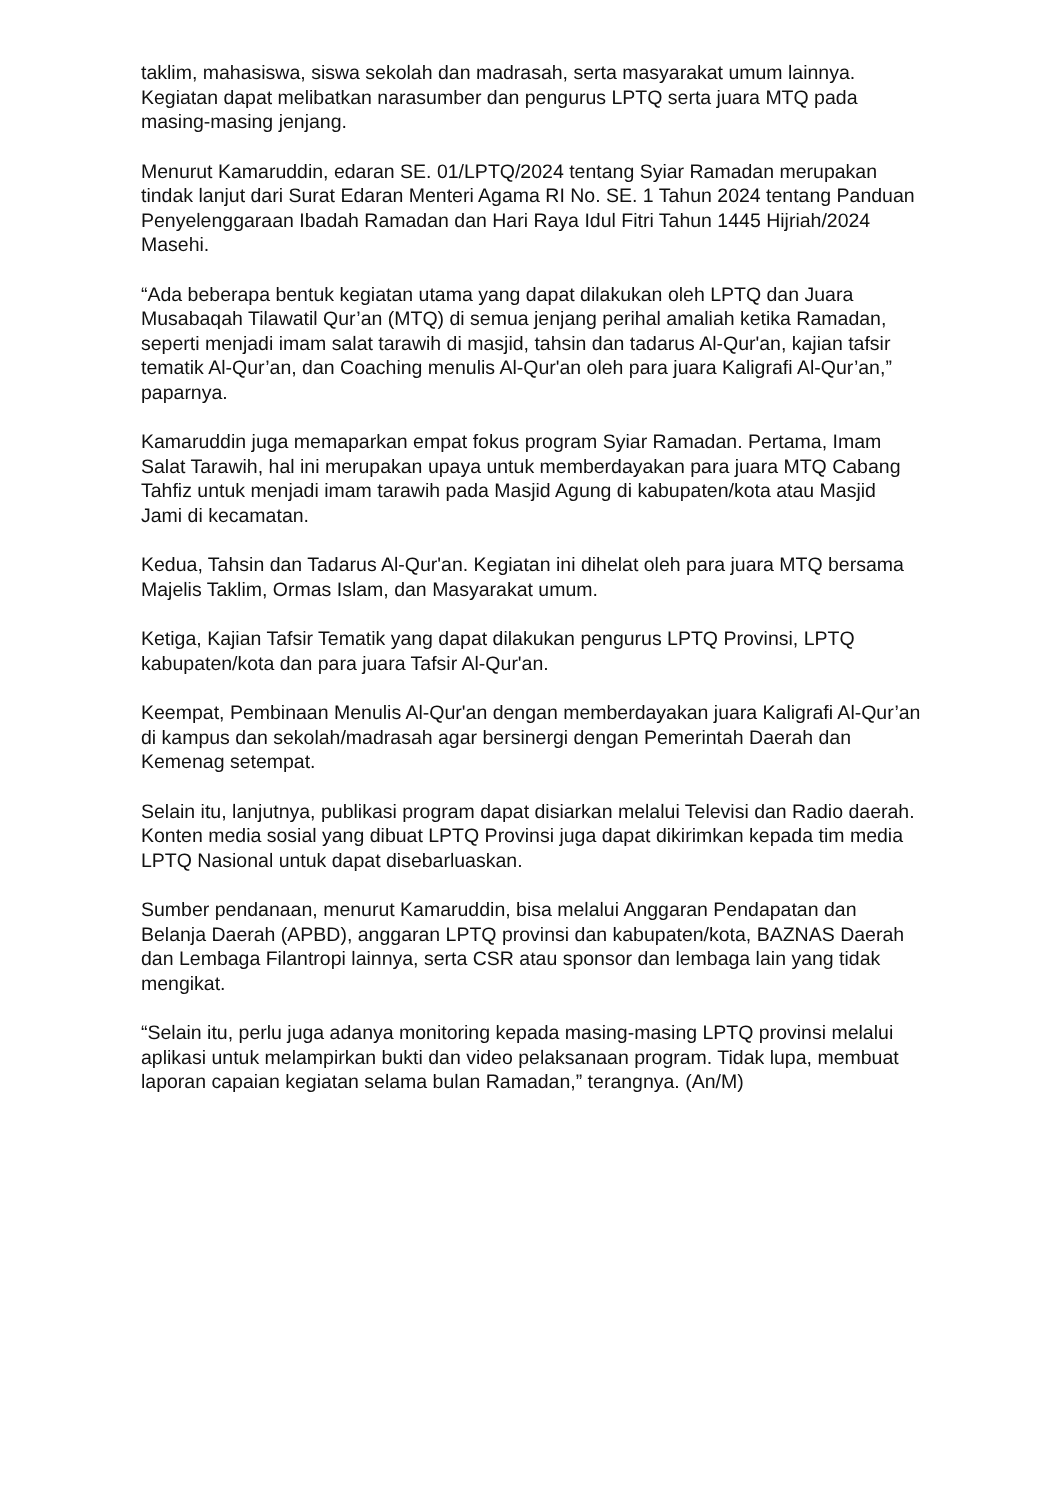taklim, mahasiswa, siswa sekolah dan madrasah, serta masyarakat umum lainnya. Kegiatan dapat melibatkan narasumber dan pengurus LPTQ serta juara MTQ pada masing-masing jenjang.
Menurut Kamaruddin, edaran SE. 01/LPTQ/2024 tentang Syiar Ramadan merupakan tindak lanjut dari Surat Edaran Menteri Agama RI No. SE. 1 Tahun 2024 tentang Panduan Penyelenggaraan Ibadah Ramadan dan Hari Raya Idul Fitri Tahun 1445 Hijriah/2024 Masehi.
“Ada beberapa bentuk kegiatan utama yang dapat dilakukan oleh LPTQ dan Juara Musabaqah Tilawatil Qur’an (MTQ) di semua jenjang perihal amaliah ketika Ramadan, seperti menjadi imam salat tarawih di masjid, tahsin dan tadarus Al-Qur'an, kajian tafsir tematik Al-Qur’an, dan Coaching menulis Al-Qur'an oleh para juara Kaligrafi Al-Qur’an,” paparnya.
Kamaruddin juga memaparkan empat fokus program Syiar Ramadan. Pertama, Imam Salat Tarawih, hal ini merupakan upaya untuk memberdayakan para juara MTQ Cabang Tahfiz untuk menjadi imam tarawih pada Masjid Agung di kabupaten/kota atau Masjid Jami di kecamatan.
Kedua, Tahsin dan Tadarus Al-Qur'an. Kegiatan ini dihelat oleh para juara MTQ bersama Majelis Taklim, Ormas Islam, dan Masyarakat umum.
Ketiga, Kajian Tafsir Tematik yang dapat dilakukan pengurus LPTQ Provinsi, LPTQ kabupaten/kota dan para juara Tafsir Al-Qur'an.
Keempat, Pembinaan Menulis Al-Qur'an dengan memberdayakan juara Kaligrafi Al-Qur’an di kampus dan sekolah/madrasah agar bersinergi dengan Pemerintah Daerah dan Kemenag setempat.
Selain itu, lanjutnya, publikasi program dapat disiarkan melalui Televisi dan Radio daerah. Konten media sosial yang dibuat LPTQ Provinsi juga dapat dikirimkan kepada tim media LPTQ Nasional untuk dapat disebarluaskan.
Sumber pendanaan, menurut Kamaruddin, bisa melalui Anggaran Pendapatan dan Belanja Daerah (APBD), anggaran LPTQ provinsi dan kabupaten/kota, BAZNAS Daerah dan Lembaga Filantropi lainnya, serta CSR atau sponsor dan lembaga lain yang tidak mengikat.
“Selain itu, perlu juga adanya monitoring kepada masing-masing LPTQ provinsi melalui aplikasi untuk melampirkan bukti dan video pelaksanaan program. Tidak lupa, membuat laporan capaian kegiatan selama bulan Ramadan,” terangnya. (An/M)